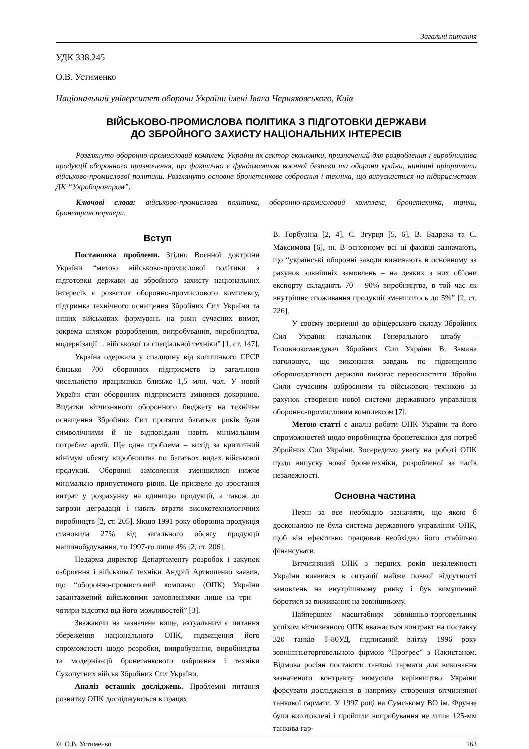Загальні питання
УДК 338.245
О.В. Устименко
Національний університет оборони України імені Івана Черняховського, Київ
ВІЙСЬКОВО-ПРОМИСЛОВА ПОЛІТИКА З ПІДГОТОВКИ ДЕРЖАВИ
ДО ЗБРОЙНОГО ЗАХИСТУ НАЦІОНАЛЬНИХ ІНТЕРЕСІВ
Розглянуто оборонно-промисловий комплекс України як сектор економіки, призначений для розроблення і виробництва продукції оборонного призначення, що фактично є фундаментом воєнної безпеки та оборони країни, нинішні пріоритети військово-промислової політики. Розглянуто основне бронетанкове озброєння і техніка, що випускається на підприємствах ДК “Укроборонпром”.
Ключові слова: військово-промислова політика, оборонно-промисловий комплекс, бронетехніка, танки, бронетранспортери.
Вступ
Постановка проблеми. Згідно Воєнної доктрини України “метою військово-промислової політики з підготовки держави до збройного захисту національних інтересів є розвиток оборонно-промислового комплексу, підтримка технічного оснащення Збройних Сил України та інших військових формувань на рівні сучасних вимог, зокрема шляхом розроблення, випробування, виробництва, модернізації ... військової та спеціальної техніки” [1, ст. 147].
Україна одержала у спадщину від колишнього СРСР близько 700 оборонних підприємств із загальною чисельністю працівників близько 1,5 млн. чол. У новій Україні стан оборонних підприємств змінився докорінно. Видатки вітчизняного оборонного бюджету на технічне оснащення Збройних Сил протягом багатьох років були символічними й не відповідали навіть мінімальним потребам армії. Ще одна проблема – вихід за критичний мінімум обсягу виробництва по багатьох видах військової продукції. Оборонні замовлення зменшилися нижче мінімально припустимого рівня. Це призвело до зростання витрат у розрахунку на одиницю продукції, а також до загрози деградації і навіть втрати високотехнологічних виробництв [2, ст. 205]. Якщо 1991 року оборонна продукція становила 27% від загального обсягу продукції машинобудування, то 1997-го лише 4% [2, ст. 206].
Недарма директор Департаменту розробок і закупок озброєння і військової техніки Андрій Артюшенко заявив, що “оборонно-промисловий комплекс (ОПК) України завантажений військовими замовленнями лише на три – чотири відсотка від його можливостей” [3].
Зважаючи на зазначене вище, актуальним є питання збереження національного ОПК, підвищення його спроможності щодо розробки, випробування, виробництва та модернізації бронетанкового озброєння і техніки Сухопутних військ Збройних Сил України.
Аналіз останніх досліджень. Проблемні питання розвитку ОПК досліджуються в працях
В. Горбуліна [2, 4], С. Згурця [5, 6], В. Бадрака та С. Максимова [6], ін. В основному всі ці фахівці зазначають, що “українські оборонні заводи виживають в основному за рахунок зовнішніх замовлень – на деяких з них об’єми експорту складають 70 – 90% виробництва, в той час як внутрішнє споживання продукції зменшилось до 5%” [2, ст. 226].
У своєму зверненні до офіцерського складу Збройних Сил України начальник Генерального штабу – Головнокомандувач Збройних Сил України В. Замана наголошує, що виконання завдань по підвищенню обороноздатності держави вимагає переоснастити Збройні Сили сучасним озброєнням та військовою технікою за рахунок створення нової системи державного управління оборонно-промисловим комплексом [7].
Метою статті є аналіз роботи ОПК України та його спроможностей щодо виробництва бронетехніки для потреб Збройних Сил України. Зосередимо увагу на роботі ОПК щодо випуску нової бронетехніки, розробленої за часів незалежності.
Основна частина
Перш за все необхідно зазначити, що якою б досконалою не була система державного управління ОПК, щоб він ефективно працював необхідно його стабільно фінансувати.
Вітчизняний ОПК з перших років незалежності України виявився в ситуації майже повної відсутності замовлень на внутрішньому ринку і був вимушений боротися за виживання на зовнішньому.
Найпершим масштабним зовнішньо-торговельним успіхом вітчизняного ОПК вважається контракт на поставку 320 танків Т-80УД, підписаний влітку 1996 року зовнішньоторговельною фірмою “Прогрес” з Пакистаном. Відмова росіян поставити танкові гармати для виконання зазначеного контракту вимусила керівництво України форсувати дослідження в напрямку створення вітчизняної танкової гармати. У 1997 році на Сумському ВО ім. Фрунзе були виготовлені і пройшли випробування не лише 125-мм танкова гар-
© О.В. Устименко 163